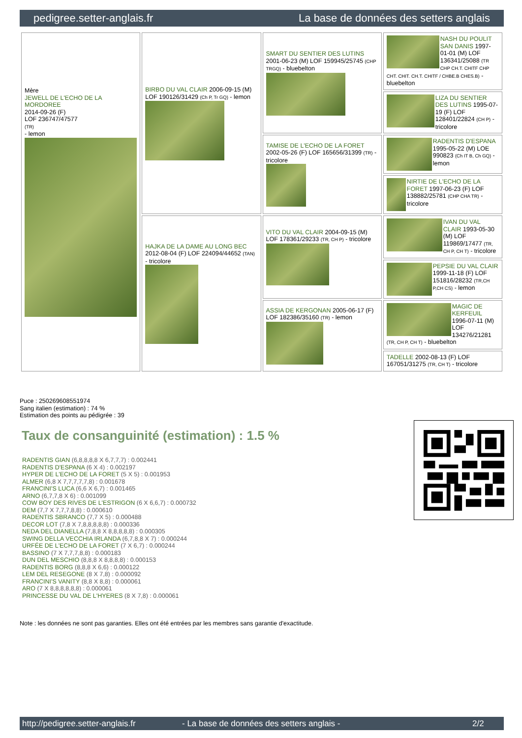pedigree.setter-anglais.fr La base de données des setters anglais
| Mère JEWELL DE L'ECHO DE LA MORDOREE 2014-09-26 (F) LOF 236747/47577 (TR) - lemon | BIRBO DU VAL CLAIR 2006-09-15 (M) LOF 190126/31429 (Ch P, Tr GQ) - lemon | SMART DU SENTIER DES LUTINS 2001-06-23 (M) LOF 159945/25745 (CHP TRGQ) - bluebelton | NASH DU POULIT SAN DANIS 1997-01-01 (M) LOF 136341/25088 (TR CHP CH.T. CHITF CHP CHT. CHIT. CH.T. CHITF / CHBE.B CHES.B) - bluebelton |
| | | | LIZA DU SENTIER DES LUTINS 1995-07-19 (F) LOF 128401/22824 (CH P) - tricolore |
| | | TAMISE DE L'ECHO DE LA FORET 2002-05-26 (F) LOF 165656/31399 (TR) - tricolore | RADENTIS D'ESPANA 1995-05-22 (M) LOE 990823 (Ch IT B, Ch GQ) - lemon |
| | | | NIRTIE DE L'ECHO DE LA FORET 1997-06-23 (F) LOF 138882/25781 (CHP CHA TR) - tricolore |
| | HAJKA DE LA DAME AU LONG BEC 2012-08-04 (F) LOF 224094/44652 (TAN) - tricolore | VITO DU VAL CLAIR 2004-09-15 (M) LOF 178361/29233 (TR, CH P) - tricolore | IVAN DU VAL CLAIR 1993-05-30 (M) LOF 119869/17477 (TR, CH P, CH T) - tricolore |
| | | | PEPSIE DU VAL CLAIR 1999-11-18 (F) LOF 151816/28232 (TR,CH P,CH CS) - lemon |
| | | ASSIA DE KERGONAN 2005-06-17 (F) LOF 182386/35160 (TR) - lemon | MAGIC DE KERFEUIL 1996-07-11 (M) LOF 134276/21281 (TR, CH P, CH T) - bluebelton |
| | | | TADELLE 2002-08-13 (F) LOF 167051/31275 (TR, CH T) - tricolore |
Puce : 250269608551974
Sang italien (estimation) : 74 %
Estimation des points au pédigrée : 39
Taux de consanguinité (estimation) : 1.5 %
RADENTIS GIAN (6,8,8,8,8 X 6,7,7,7) : 0.002441
RADENTIS D'ESPANA (6 X 4) : 0.002197
HYPER DE L'ECHO DE LA FORET (5 X 5) : 0.001953
ALMER (6,8 X 7,7,7,7,7,8) : 0.001678
FRANCINI'S LUCA (6,6 X 6,7) : 0.001465
ARNO (6,7,7,8 X 6) : 0.001099
COW BOY DES RIVES DE L'ESTRIGON (6 X 6,6,7) : 0.000732
DEM (7,7 X 7,7,7,8,8) : 0.000610
RADENTIS SBRANCO (7,7 X 5) : 0.000488
DECOR LOT (7,8 X 7,8,8,8,8,8) : 0.000336
NEDA DEL DIANELLA (7,8,8 X 8,8,8,8,8) : 0.000305
SWING DELLA VECCHIA IRLANDA (6,7,8,8 X 7) : 0.000244
URFÉE DE L'ECHO DE LA FORET (7 X 6,7) : 0.000244
BASSINO (7 X 7,7,7,8,8) : 0.000183
DUN DEL MESCHIO (8,8,8 X 8,8,8,8) : 0.000153
RADENTIS BORG (8,8,8 X 6,6) : 0.000122
LEM DEL RESEGONE (8 X 7,8) : 0.000092
FRANCINI'S VANITY (8,8 X 8,8) : 0.000061
ARO (7 X 8,8,8,8,8,8) : 0.000061
PRINCESSE DU VAL DE L'HYERES (8 X 7,8) : 0.000061
Note : les données ne sont pas garanties. Elles ont été entrées par les membres sans garantie d'exactitude.
http://pedigree.setter-anglais.fr - La base de données des setters anglais - 2/2